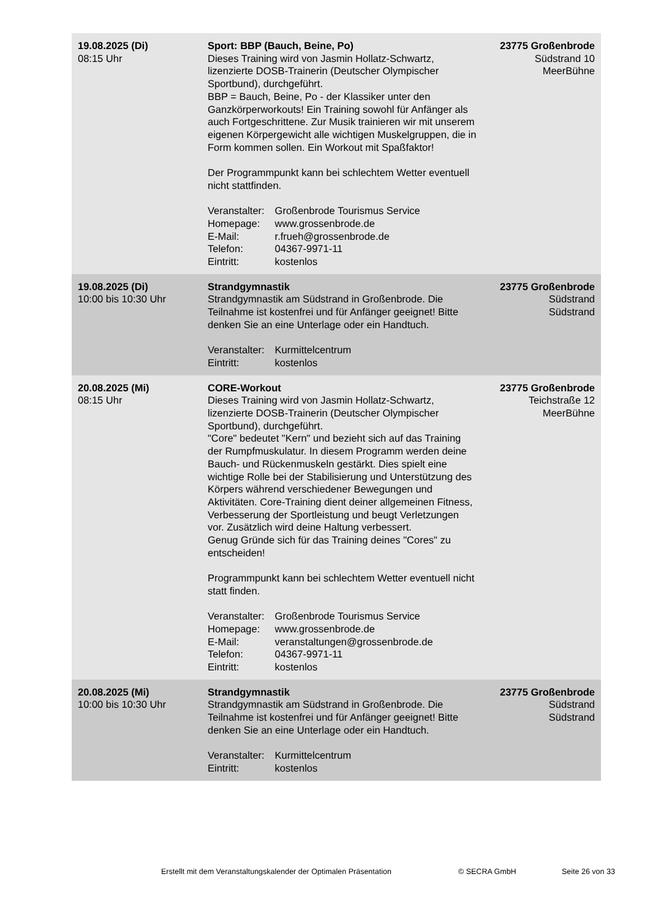| 19.08.2025 (Di) 08:15 Uhr | Sport: BBP (Bauch, Beine, Po) Dieses Training wird von Jasmin Hollatz-Schwartz, lizenzierte DOSB-Trainerin (Deutscher Olympischer Sportbund), durchgeführt. BBP = Bauch, Beine, Po - der Klassiker unter den Ganzkörperworkouts! Ein Training sowohl für Anfänger als auch Fortgeschrittene. Zur Musik trainieren wir mit unserem eigenen Körpergewicht alle wichtigen Muskelgruppen, die in Form kommen sollen. Ein Workout mit Spaßfaktor! Der Programmpunkt kann bei schlechtem Wetter eventuell nicht stattfinden. Veranstalter: Großenbrode Tourismus Service Homepage: www.grossenbrode.de E-Mail: r.frueh@grossenbrode.de Telefon: 04367-9971-11 Eintritt: kostenlos | 23775 Großenbrode Südstrand 10 MeerBühne |
| 19.08.2025 (Di) 10:00 bis 10:30 Uhr | Strandgymnastik Strandgymnastik am Südstrand in Großenbrode. Die Teilnahme ist kostenfrei und für Anfänger geeignet! Bitte denken Sie an eine Unterlage oder ein Handtuch. Veranstalter: Kurmittelcentrum Eintritt: kostenlos | 23775 Großenbrode Südstrand Südstrand |
| 20.08.2025 (Mi) 08:15 Uhr | CORE-Workout Dieses Training wird von Jasmin Hollatz-Schwartz, lizenzierte DOSB-Trainerin (Deutscher Olympischer Sportbund), durchgeführt. "Core" bedeutet "Kern" und bezieht sich auf das Training der Rumpfmuskulatur. In diesem Programm werden deine Bauch- und Rückenmuskeln gestärkt. Dies spielt eine wichtige Rolle bei der Stabilisierung und Unterstützung des Körpers während verschiedener Bewegungen und Aktivitäten. Core-Training dient deiner allgemeinen Fitness, Verbesserung der Sportleistung und beugt Verletzungen vor. Zusätzlich wird deine Haltung verbessert. Genug Gründe sich für das Training deines "Cores" zu entscheiden! Programmpunkt kann bei schlechtem Wetter eventuell nicht statt finden. Veranstalter: Großenbrode Tourismus Service Homepage: www.grossenbrode.de E-Mail: veranstaltungen@grossenbrode.de Telefon: 04367-9971-11 Eintritt: kostenlos | 23775 Großenbrode Teichstraße 12 MeerBühne |
| 20.08.2025 (Mi) 10:00 bis 10:30 Uhr | Strandgymnastik Strandgymnastik am Südstrand in Großenbrode. Die Teilnahme ist kostenfrei und für Anfänger geeignet! Bitte denken Sie an eine Unterlage oder ein Handtuch. Veranstalter: Kurmittelcentrum Eintritt: kostenlos | 23775 Großenbrode Südstrand Südstrand |
Erstellt mit dem Veranstaltungskalender der Optimalen Präsentation © SECRA GmbH Seite 26 von 33